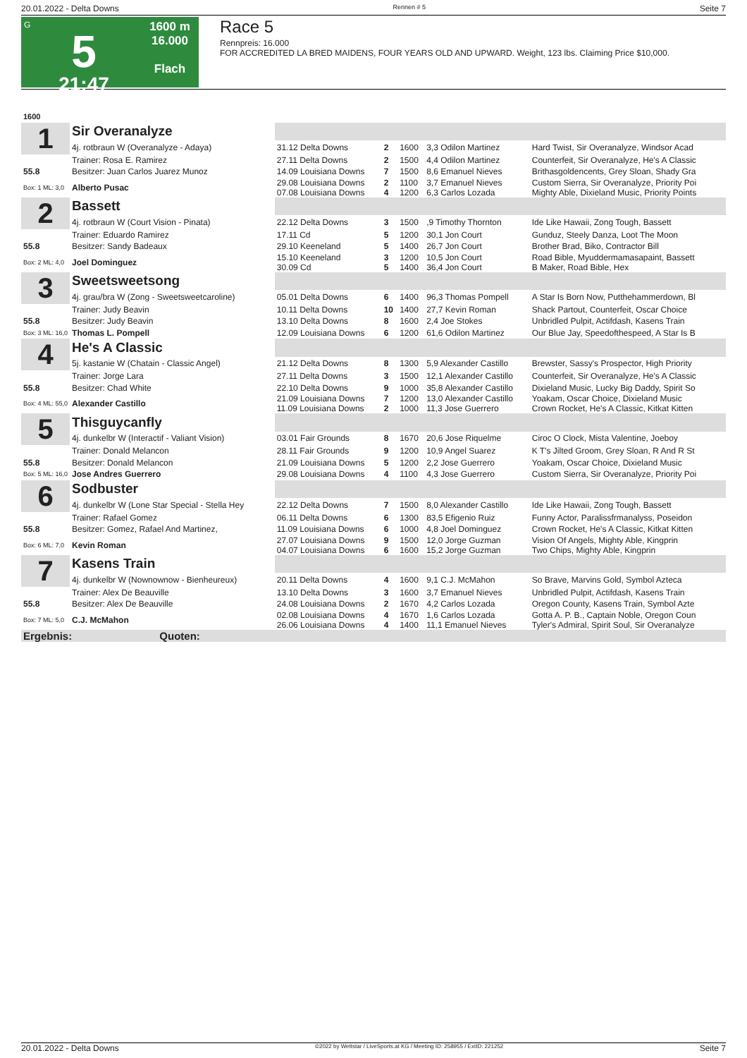20.01.2022 - Delta Downs Rennen # 5 Seite 7
G
5
21:47
1600 m
16.000
Flach
Race 5
Rennpreis: 16.000
FOR ACCREDITED LA BRED MAIDENS, FOUR YEARS OLD AND UPWARD. Weight, 123 lbs. Claiming Price $10,000.
| 1600 | | | | | | |
| 1 | Sir Overanalyze | | | | | |
| | 4j. rotbraun W (Overanalyze - Adaya) | 31.12 Delta Downs | 2 | 1600 | 3,3 Odilon Martinez | Hard Twist, Sir Overanalyze, Windsor Acad |
| | Trainer: Rosa E. Ramirez | 27.11 Delta Downs | 2 | 1500 | 4,4 Odilon Martinez | Counterfeit, Sir Overanalyze, He's A Classic |
| 55.8 | Besitzer: Juan Carlos Juarez Munoz | 14.09 Louisiana Downs | 7 | 1500 | 8,6 Emanuel Nieves | Brithasgoldencents, Grey Sloan, Shady Gra |
| Box: 1 ML: 3,0 | Alberto Pusac | 29.08 Louisiana Downs 07.08 Louisiana Downs | 2 4 | 1100 1200 | 3,7 Emanuel Nieves 6,3 Carlos Lozada | Custom Sierra, Sir Overanalyze, Priority Poi Mighty Able, Dixieland Music, Priority Points |
| 2 | Bassett | | | | | |
| | 4j. rotbraun W (Court Vision - Pinata) | 22.12 Delta Downs | 3 | 1500 | ,9 Timothy Thornton | Ide Like Hawaii, Zong Tough, Bassett |
| | Trainer: Eduardo Ramirez | 17.11 Cd | 5 | 1200 | 30,1 Jon Court | Gunduz, Steely Danza, Loot The Moon |
| 55.8 | Besitzer: Sandy Badeaux | 29.10 Keeneland | 5 | 1400 | 26,7 Jon Court | Brother Brad, Biko, Contractor Bill |
| Box: 2 ML: 4,0 | Joel Dominguez | 15.10 Keeneland 30.09 Cd | 3 5 | 1200 1400 | 10,5 Jon Court 36,4 Jon Court | Road Bible, Myuddermamasapaint, Bassett B Maker, Road Bible, Hex |
| 3 | Sweetsweetsong | | | | | |
| | 4j. grau/bra W (Zong - Sweetsweetcaroline) | 05.01 Delta Downs | 6 | 1400 | 96,3 Thomas Pompell | A Star Is Born Now, Putthehammerdown, Bl |
| | Trainer: Judy Beavin | 10.11 Delta Downs | 10 | 1400 | 27,7 Kevin Roman | Shack Partout, Counterfeit, Oscar Choice |
| 55.8 | Besitzer: Judy Beavin | 13.10 Delta Downs | 8 | 1600 | 2,4 Joe Stokes | Unbridled Pulpit, Actifdash, Kasens Train |
| Box: 3 ML: 16,0 | Thomas L. Pompell | 12.09 Louisiana Downs | 6 | 1200 | 61,6 Odilon Martinez | Our Blue Jay, Speedofthespeed, A Star Is B |
| 4 | He's A Classic | | | | | |
| | 5j. kastanie W (Chatain - Classic Angel) | 21.12 Delta Downs | 8 | 1300 | 5,9 Alexander Castillo | Brewster, Sassy's Prospector, High Priority |
| | Trainer: Jorge Lara | 27.11 Delta Downs | 3 | 1500 | 12,1 Alexander Castillo | Counterfeit, Sir Overanalyze, He's A Classic |
| 55.8 | Besitzer: Chad White | 22.10 Delta Downs | 9 | 1000 | 35,8 Alexander Castillo | Dixieland Music, Lucky Big Daddy, Spirit So |
| Box: 4 ML: 55,0 | Alexander Castillo | 21.09 Louisiana Downs 11.09 Louisiana Downs | 7 2 | 1200 1000 | 13,0 Alexander Castillo 11,3 Jose Guerrero | Yoakam, Oscar Choice, Dixieland Music Crown Rocket, He's A Classic, Kitkat Kitten |
| 5 | Thisguycanfly | | | | | |
| | 4j. dunkelbr W (Interactif - Valiant Vision) | 03.01 Fair Grounds | 8 | 1670 | 20,6 Jose Riquelme | Ciroc O Clock, Mista Valentine, Joeboy |
| | Trainer: Donald Melancon | 28.11 Fair Grounds | 9 | 1200 | 10,9 Angel Suarez | K T's Jilted Groom, Grey Sloan, R And R St |
| 55.8 | Besitzer: Donald Melancon | 21.09 Louisiana Downs | 5 | 1200 | 2,2 Jose Guerrero | Yoakam, Oscar Choice, Dixieland Music |
| Box: 5 ML: 16,0 | Jose Andres Guerrero | 29.08 Louisiana Downs | 4 | 1100 | 4,3 Jose Guerrero | Custom Sierra, Sir Overanalyze, Priority Poi |
| 6 | Sodbuster | | | | | |
| | 4j. dunkelbr W (Lone Star Special - Stella Hey | 22.12 Delta Downs | 7 | 1500 | 8,0 Alexander Castillo | Ide Like Hawaii, Zong Tough, Bassett |
| | Trainer: Rafael Gomez | 06.11 Delta Downs | 6 | 1300 | 83,5 Efigenio Ruiz | Funny Actor, Paralissfrmanalyss, Poseidon |
| 55.8 | Besitzer: Gomez, Rafael And Martinez, | 11.09 Louisiana Downs | 6 | 1000 | 4,8 Joel Dominguez | Crown Rocket, He's A Classic, Kitkat Kitten |
| Box: 6 ML: 7,0 | Kevin Roman | 27.07 Louisiana Downs 04.07 Louisiana Downs | 9 6 | 1500 1600 | 12,0 Jorge Guzman 15,2 Jorge Guzman | Vision Of Angels, Mighty Able, Kingprin Two Chips, Mighty Able, Kingprin |
| 7 | Kasens Train | | | | | |
| | 4j. dunkelbr W (Nownownow - Bienheureux) | 20.11 Delta Downs | 4 | 1600 | 9,1 C.J. McMahon | So Brave, Marvins Gold, Symbol Azteca |
| | Trainer: Alex De Beauville | 13.10 Delta Downs | 3 | 1600 | 3,7 Emanuel Nieves | Unbridled Pulpit, Actifdash, Kasens Train |
| 55.8 | Besitzer: Alex De Beauville | 24.08 Louisiana Downs | 2 | 1670 | 4,2 Carlos Lozada | Oregon County, Kasens Train, Symbol Azte |
| Box: 7 ML: 5,0 | C.J. McMahon | 02.08 Louisiana Downs 26.06 Louisiana Downs | 4 4 | 1670 1400 | 1,6 Carlos Lozada 11,1 Emanuel Nieves | Gotta A. P. B., Captain Noble, Oregon Coun Tyler's Admiral, Spirit Soul, Sir Overanalyze |
| Ergebnis: Quoten: | | | | | | |
20.01.2022 - Delta Downs ©2022 by Wettstar / LiveSports.at KG / Meeting ID: 258955 / ExtID: 221252 Seite 7